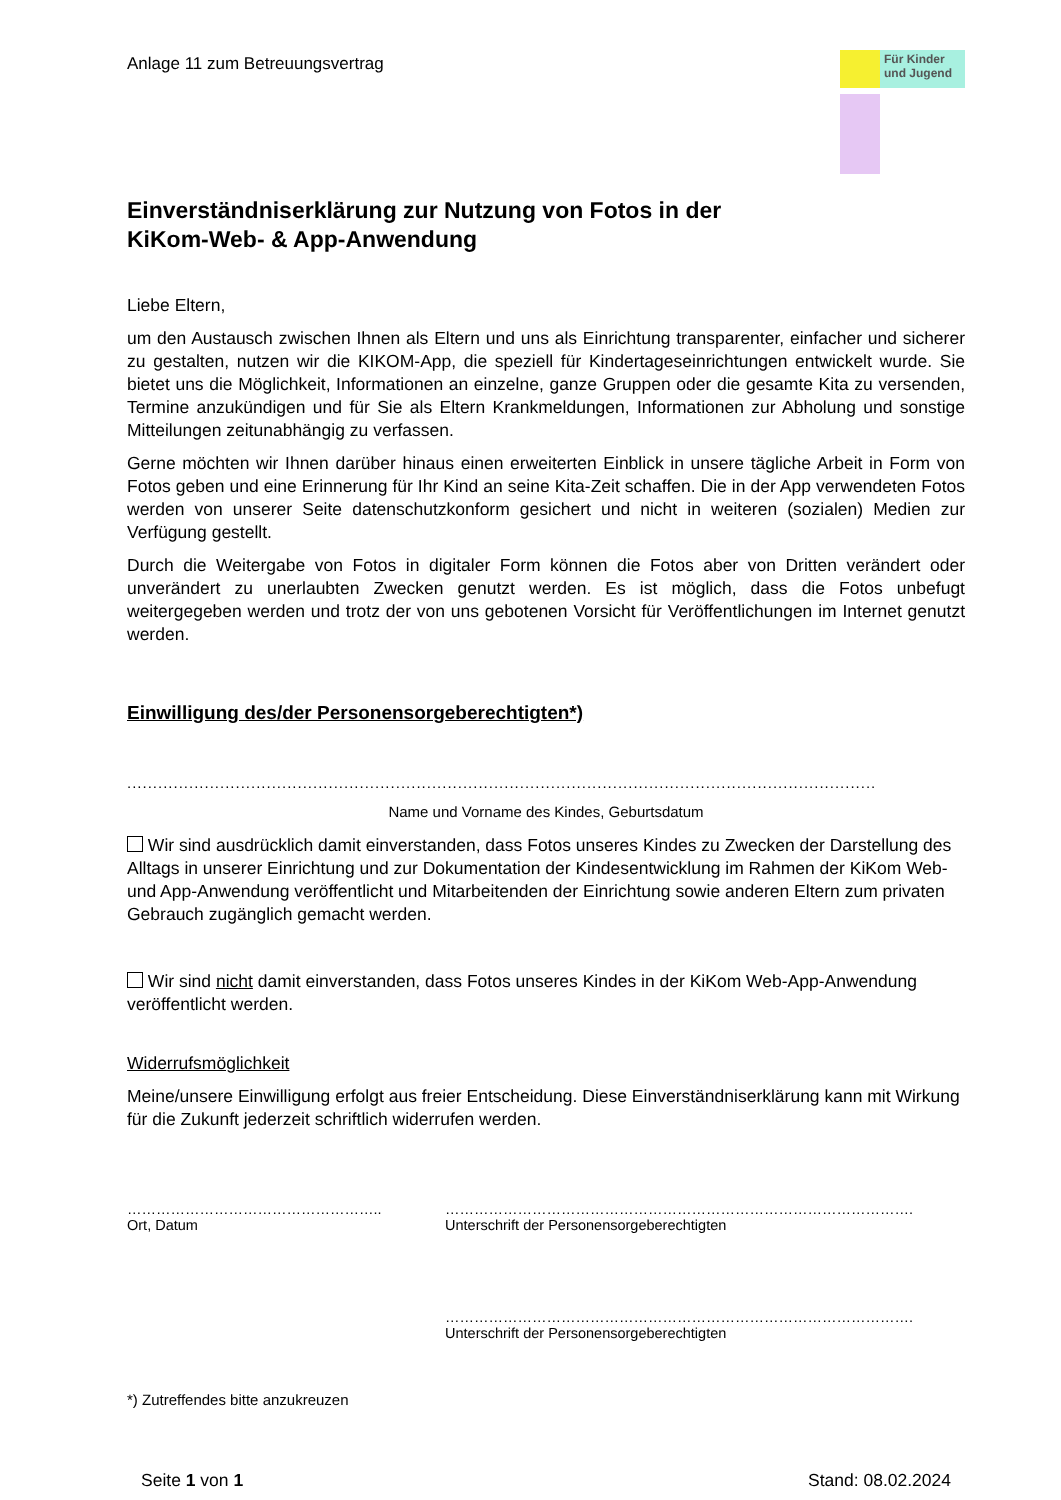Anlage 11 zum Betreuungsvertrag
Für Kinder und Jugend
Einverständniserklärung zur Nutzung von Fotos in der
KiKom-Web- & App-Anwendung
Liebe Eltern,
um den Austausch zwischen Ihnen als Eltern und uns als Einrichtung transparenter, einfacher und sicherer zu gestalten, nutzen wir die KIKOM-App, die speziell für Kindertageseinrichtungen entwickelt wurde. Sie bietet uns die Möglichkeit, Informationen an einzelne, ganze Gruppen oder die gesamte Kita zu versenden, Termine anzukündigen und für Sie als Eltern Krankmeldungen, Informationen zur Abholung und sonstige Mitteilungen zeitunabhängig zu verfassen.
Gerne möchten wir Ihnen darüber hinaus einen erweiterten Einblick in unsere tägliche Arbeit in Form von Fotos geben und eine Erinnerung für Ihr Kind an seine Kita-Zeit schaffen. Die in der App verwendeten Fotos werden von unserer Seite datenschutzkonform gesichert und nicht in weiteren (sozialen) Medien zur Verfügung gestellt.
Durch die Weitergabe von Fotos in digitaler Form können die Fotos aber von Dritten verändert oder unverändert zu unerlaubten Zwecken genutzt werden. Es ist möglich, dass die Fotos unbefugt weitergegeben werden und trotz der von uns gebotenen Vorsicht für Veröffentlichungen im Internet genutzt werden.
Einwilligung des/der Personensorgeberechtigten*)
.................................................................................................................................................
Name und Vorname des Kindes, Geburtsdatum
Wir sind ausdrücklich damit einverstanden, dass Fotos unseres Kindes zu Zwecken der Darstellung des Alltags in unserer Einrichtung und zur Dokumentation der Kindesentwicklung im Rahmen der KiKom Web- und App-Anwendung veröffentlicht und Mitarbeitenden der Einrichtung sowie anderen Eltern zum privaten Gebrauch zugänglich gemacht werden.
Wir sind nicht damit einverstanden, dass Fotos unseres Kindes in der KiKom Web-App-Anwendung veröffentlicht werden.
Widerrufsmöglichkeit
Meine/unsere Einwilligung erfolgt aus freier Entscheidung. Diese Einverständniserklärung kann mit Wirkung für die Zukunft jederzeit schriftlich widerrufen werden.
……………………………………………..
Ort, Datum
…………………………………………………………………………………….
Unterschrift der Personensorgeberechtigten
…………………………………………………………………………………….
Unterschrift der Personensorgeberechtigten
*) Zutreffendes bitte anzukreuzen
Seite 1 von 1 Stand: 08.02.2024